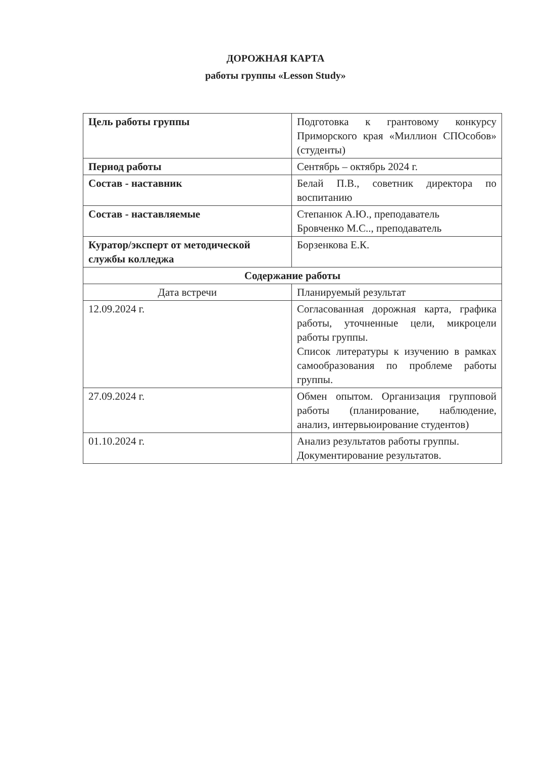ДОРОЖНАЯ КАРТА
работы группы «Lesson Study»
| Цель работы группы | Подготовка к грантовому конкурсу Приморского края «Миллион СПОсобов» (студенты) |
| Период работы | Сентябрь – октябрь 2024 г. |
| Состав - наставник | Белай П.В., советник директора по воспитанию |
| Состав - наставляемые | Степанюк А.Ю., преподаватель Бровченко М.С.., преподаватель |
| Куратор/эксперт от методической службы колледжа | Борзенкова Е.К. |
| Содержание работы | |
| Дата встречи | Планируемый результат |
| 12.09.2024 г. | Согласованная дорожная карта, графика работы, уточненные цели, микроцели работы группы. Список литературы к изучению в рамках самообразования по проблеме работы группы. |
| 27.09.2024 г. | Обмен опытом. Организация групповой работы (планирование, наблюдение, анализ, интервьюирование студентов) |
| 01.10.2024 г. | Анализ результатов работы группы. Документирование результатов. |